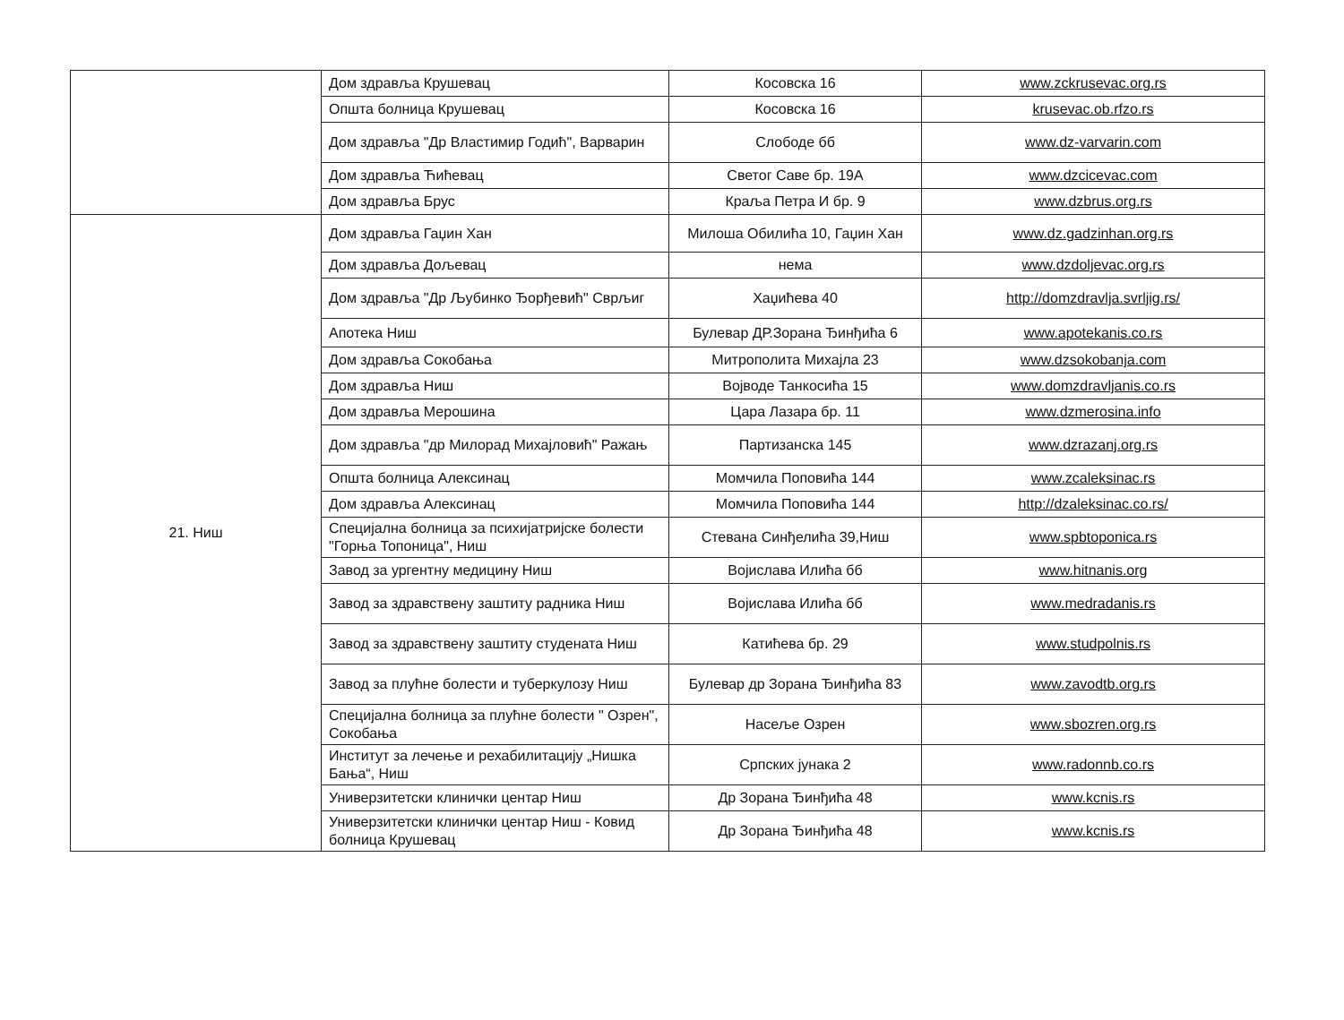| | Дом здравља Крушевац | Косовска 16 | www.zckrusevac.org.rs |
| | Општа болница Крушевац | Косовска 16 | krusevac.ob.rfzo.rs |
| | Дом здравља "Др Властимир Годић", Варварин | Слободе бб | www.dz-varvarin.com |
| | Дом здравља Ћићевац | Светог Саве бр. 19А | www.dzcicevac.com |
| | Дом здравља Брус | Краља Петра И бр. 9 | www.dzbrus.org.rs |
| 21. Ниш | Дом здравља Гаџин Хан | Милоша Обилића 10, Гаџин Хан | www.dz.gadzinhan.org.rs |
| | Дом здравља Дољевац | нема | www.dzdoljevac.org.rs |
| | Дом здравља "Др Љубинко Ђорђевић" Сврљиг | Хаџићева 40 | http://domzdravlja.svrljig.rs/ |
| | Апотека Ниш | Булевар ДР.Зорана Ђинђића 6 | www.apotekanis.co.rs |
| | Дом здравља Сокобања | Митрополита Михајла 23 | www.dzsokobanja.com |
| | Дом здравља Ниш | Војводе Танкосића 15 | www.domzdravljanis.co.rs |
| | Дом здравља Мерошина | Цара Лазара бр. 11 | www.dzmerosina.info |
| | Дом здравља "др Милорад Михајловић" Ражањ | Партизанска 145 | www.dzrazanj.org.rs |
| | Општа болница Алексинац | Момчила Поповића 144 | www.zcaleksinac.rs |
| | Дом здравља Алексинац | Момчила Поповића 144 | http://dzaleksinac.co.rs/ |
| | Специјална болница за психијатријске болести "Горња Топоница", Ниш | Стевана Синђелића 39,Ниш | www.spbtoponica.rs |
| | Завод за ургентну медицину Ниш | Војислава Илића бб | www.hitnanis.org |
| | Завод за здравствену заштиту радника Ниш | Војислава Илића бб | www.medradanis.rs |
| | Завод за здравствену заштиту студената Ниш | Катићева бр. 29 | www.studpolnis.rs |
| | Завод за плућне болести и туберкулозу Ниш | Булевар др Зорана Ђинђића 83 | www.zavodtb.org.rs |
| | Специјална болница за плућне болести " Озрен", Сокобања | Насеље Озрен | www.sbozren.org.rs |
| | Институт за лечење и рехабилитацију „Нишка Бања“, Ниш | Српских јунака 2 | www.radonnb.co.rs |
| | Универзитетски клинички центар Ниш | Др Зорана Ђинђића 48 | www.kcnis.rs |
| | Универзитетски клинички центар Ниш - Ковид болница Крушевац | Др Зорана Ђинђића 48 | www.kcnis.rs |